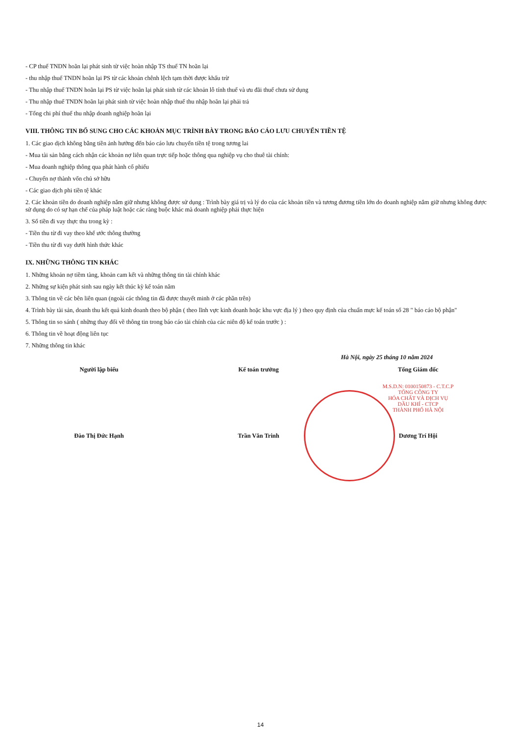- CP thuế TNDN hoãn lại phát sinh từ việc hoàn nhập TS thuế TN hoãn lại
- thu nhập thuế TNDN hoãn lại PS từ các khoản chênh lệch tạm thời được khấu trừ
- Thu nhập thuế TNDN hoãn lại PS từ việc hoãn lại phát sinh từ các khoản lỗ tính thuế và ưu đãi thuế chưa sử dụng
- Thu nhập thuế TNDN hoãn lại phát sinh từ việc hoàn nhập thuế thu nhập hoãn lại phải trả
- Tổng chi phí thuế thu nhập doanh nghiệp hoãn lại
VIII. THÔNG TIN BỔ SUNG CHO CÁC KHOẢN MỤC TRÌNH BÀY TRONG BÁO CÁO LƯU CHUYỂN TIỀN TỆ
1. Các giao dịch không bằng tiền ảnh hưởng đến báo cáo lưu chuyển tiền tệ trong tương lai
- Mua tài sản bằng cách nhận các khoản nợ liên quan trực tiếp hoặc thông qua nghiệp vụ cho thuê tài chính:
- Mua doanh nghiệp thông qua phát hành cổ phiếu
- Chuyển nợ thành vốn chủ sở hữu
- Các giao dịch phi tiền tệ khác
2. Các khoản tiền do doanh nghiệp nắm giữ nhưng không được sử dụng : Trình bày giá trị và lý do của các khoản tiền và tương đương tiền lớn do doanh nghiệp nắm giữ nhưng không được sử dụng do có sự hạn chế của pháp luật hoặc các ràng buộc khác mà doanh nghiệp phải thực hiện
3. Số tiền đi vay thực thu trong kỳ :
- Tiền thu từ đi vay theo khế ước thông thường
- Tiền thu từ đi vay dưới hình thức khác
IX. NHỮNG THÔNG TIN KHÁC
1. Những khoản nợ tiềm tàng, khoản cam kết và những thông tin tài chính khác
2. Những sự kiện phát sinh sau ngày kết thúc kỳ kế toán năm
3. Thông tin về các bên liên quan (ngoài các thông tin đã được thuyết minh ở các phần trên)
4. Trình bày tài sản, doanh thu kết quả kinh doanh theo bộ phận ( theo lĩnh vực kinh doanh hoặc khu vực địa lý ) theo quy định của chuẩn mực kế toán số 28 " báo cáo bộ phận"
5. Thông tin so sánh ( những thay đổi về thông tin trong báo cáo tài chính của các niên độ kế toán trước ) :
6. Thông tin về hoạt động liên tục
7. Những thông tin khác
Hà Nội, ngày 25 tháng 10 năm 2024
Người lập biểu
Đào Thị Đức Hạnh
Kế toán trưởng
Trần Văn Trinh
Tổng Giám đốc
M.S.D.N: 0100150873 - C.T.C.P
TỔNG CÔNG TY
HÓA CHẤT VÀ DỊCH VỤ
DẦU KHÍ - CTCP
THÀNH PHỐ HÀ NỘI
Dương Trí Hội
14